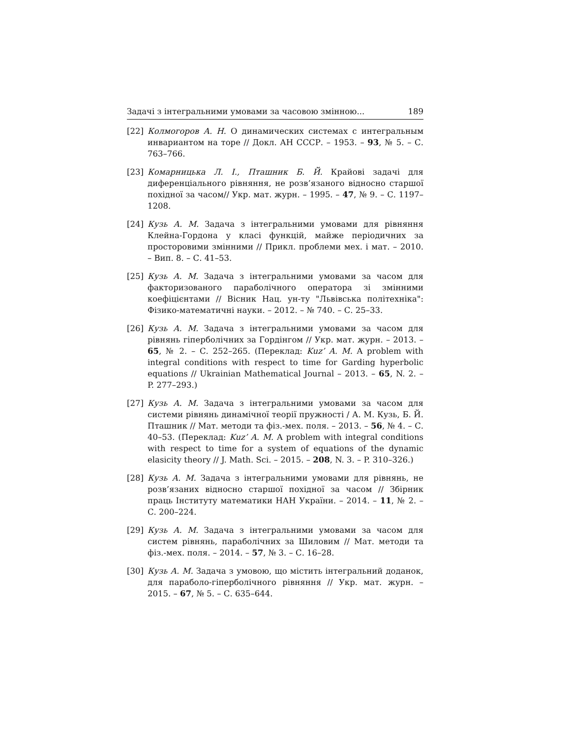Задачі з інтегральними умовами за часовою змінною... 189
[22] Колмогоров А. Н. О динамических системах с интегральным инвариантом на торе // Докл. АН СССР. – 1953. – 93, № 5. – С. 763–766.
[23] Комарницька Л. І., Пташник Б. Й. Крайові задачі для диференціального рівняння, не розв’язаного відносно старшої похідної за часом// Укр. мат. журн. – 1995. – 47, № 9. – С. 1197–1208.
[24] Кузь А. М. Задача з інтегральними умовами для рівняння Клейна-Гордона у класі функцій, майже періодичних за просторовими змінними // Прикл. проблеми мех. і мат. – 2010. – Вип. 8. – С. 41–53.
[25] Кузь А. М. Задача з інтегральними умовами за часом для факторизованого параболічного оператора зі змінними коефіцієнтами // Вісник Нац. ун-ту "Львівська політехніка": Фізико-математичні науки. – 2012. – № 740. – С. 25–33.
[26] Кузь А. М. Задача з інтегральними умовами за часом для рівнянь гіперболічних за Гордінгом // Укр. мат. журн. – 2013. – 65, № 2. – С. 252–265. (Переклад: Kuz’ A. M. A problem with integral conditions with respect to time for Garding hyperbolic equations // Ukrainian Mathematical Journal – 2013. – 65, N. 2. – P. 277–293.)
[27] Кузь А. М. Задача з інтегральними умовами за часом для системи рівнянь динамічної теорії пружності / А. М. Кузь, Б. Й. Пташник // Мат. методи та фіз.-мех. поля. – 2013. – 56, № 4. – С. 40–53. (Переклад: Kuz’ A. M. A problem with integral conditions with respect to time for a system of equations of the dynamic elasicity theory // J. Math. Sci. – 2015. – 208, N. 3. – P. 310–326.)
[28] Кузь А. М. Задача з інтегральними умовами для рівнянь, не розв’язаних відносно старшої похідної за часом // Збірник праць Інституту математики НАН України. – 2014. – 11, № 2. – С. 200–224.
[29] Кузь А. М. Задача з інтегральними умовами за часом для систем рівнянь, параболічних за Шиловим // Мат. методи та фіз.-мех. поля. – 2014. – 57, № 3. – С. 16–28.
[30] Кузь А. М. Задача з умовою, що містить інтегральний доданок, для параболо-гіперболічного рівняння // Укр. мат. журн. – 2015. – 67, № 5. – С. 635–644.